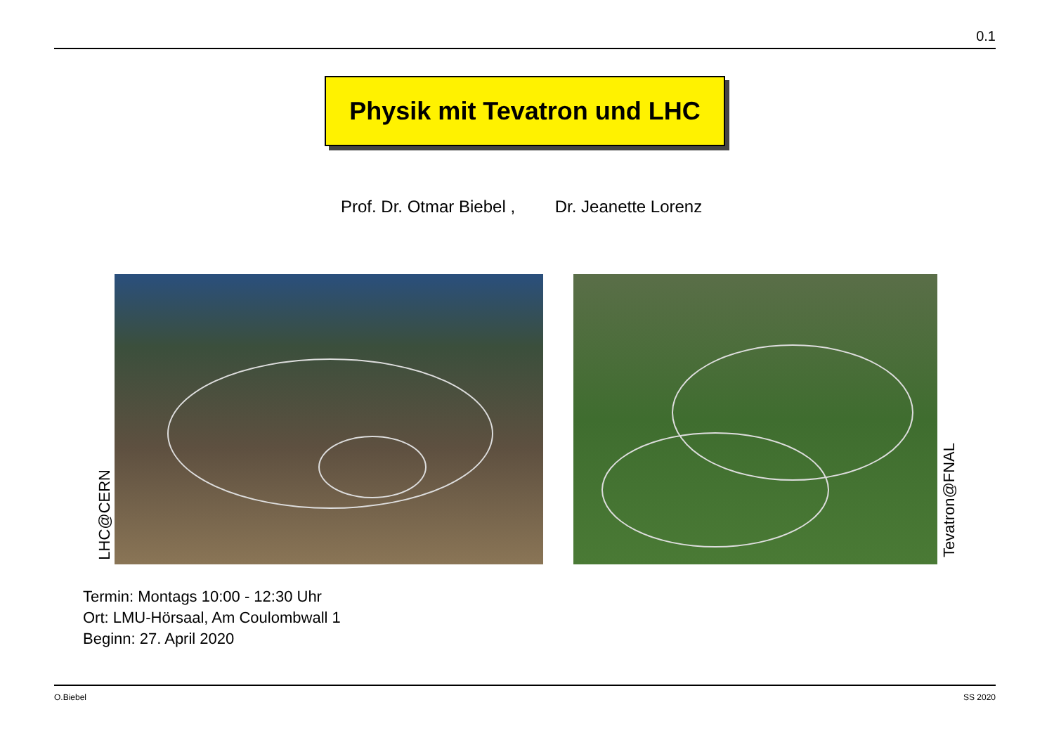0.1
Physik mit Tevatron und LHC
Prof. Dr. Otmar Biebel , Dr. Jeanette Lorenz
LHC@CERN
Tevatron@FNAL
Termin: Montags 10:00 - 12:30 Uhr
Ort: LMU-Hörsaal, Am Coulombwall 1
Beginn: 27. April 2020
O.Biebel SS 2020